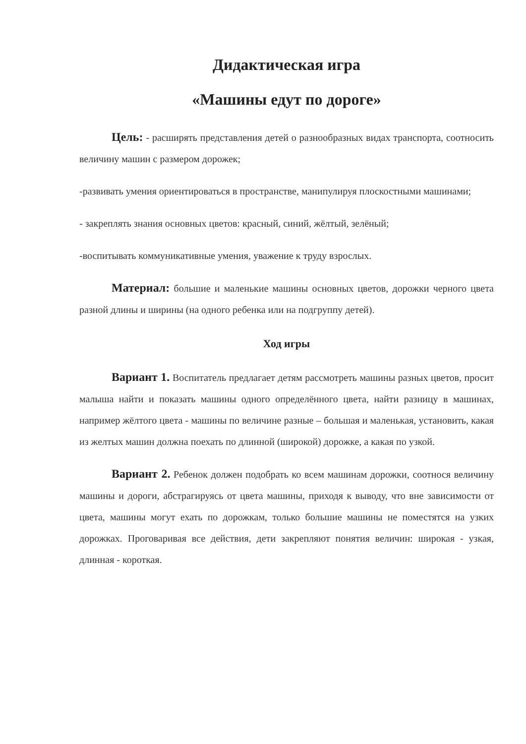Дидактическая игра
«Машины едут по дороге»
Цель: - расширять представления детей о разнообразных видах транспорта, соотносить величину машин с размером дорожек;
-развивать умения ориентироваться в пространстве, манипулируя плоскостными машинами;
- закреплять знания основных цветов: красный, синий, жёлтый, зелёный;
-воспитывать коммуникативные умения, уважение к труду взрослых.
Материал: большие и маленькие машины основных цветов, дорожки черного цвета разной длины и ширины (на одного ребенка или на подгруппу детей).
Ход игры
Вариант 1. Воспитатель предлагает детям рассмотреть машины разных цветов, просит малыша найти и показать машины одного определённого цвета, найти разницу в машинах, например жёлтого цвета - машины по величине разные – большая и маленькая, установить, какая из желтых машин должна поехать по длинной (широкой) дорожке, а какая по узкой.
Вариант 2. Ребенок должен подобрать ко всем машинам дорожки, соотнося величину машины и дороги, абстрагируясь от цвета машины, приходя к выводу, что вне зависимости от цвета, машины могут ехать по дорожкам, только большие машины не поместятся на узких дорожках. Проговаривая все действия, дети закрепляют понятия величин: широкая - узкая, длинная - короткая.